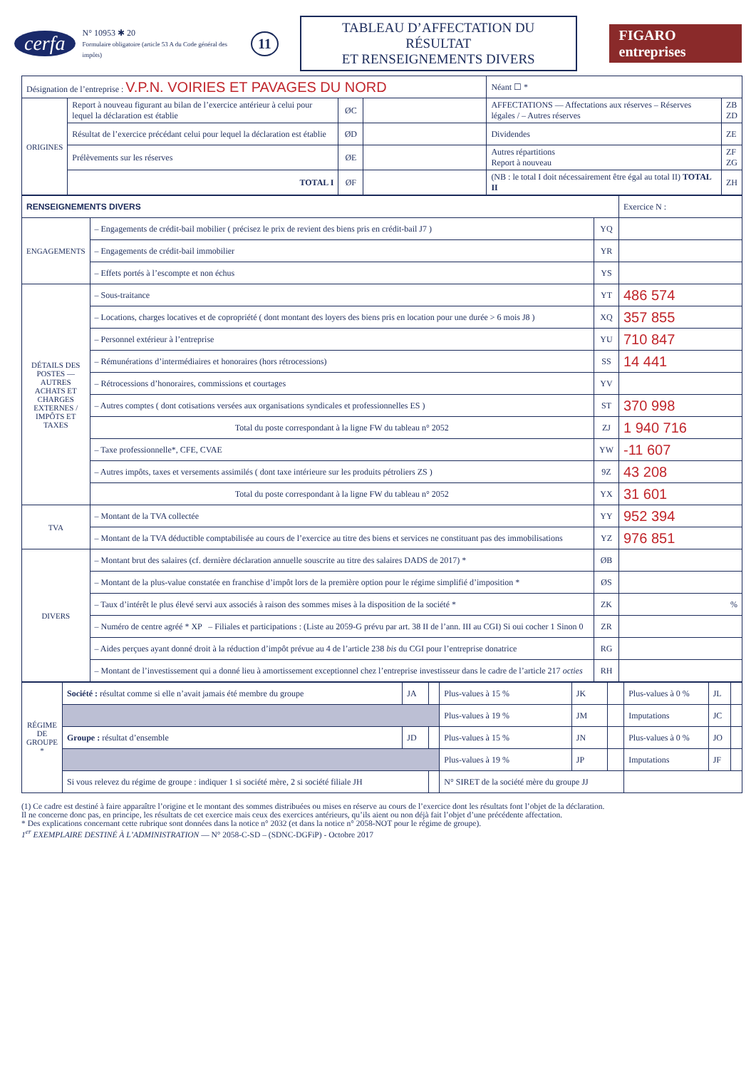cerfa
N° 10953 ✱ 20
Formulaire obligatoire (article 53 A du Code général des impôts)
11
TABLEAU D’AFFECTATION DU RÉSULTAT
ET RENSEIGNEMENTS DIVERS
FIGARO entreprises
| Désignation de l’entreprise : V.P.N. VOIRIES ET PAVAGES DU NORD | | | | Néant ☐ * | |
| ORIGINES | Report à nouveau figurant au bilan de l’exercice antérieur à celui pour lequel la déclaration est établie | ØC | | AFFECTATIONS — Affectations aux réserves – Réserves légales / – Autres réserves | ZB ZD |
| | Résultat de l’exercice précédant celui pour lequel la déclaration est établie | ØD | | Dividendes | ZE |
| | Prélèvements sur les réserves | ØE | | Autres répartitions Report à nouveau | ZF ZG |
| | TOTAL I | ØF | | (NB : le total I doit nécessairement être égal au total II) TOTAL II | ZH |
| RENSEIGNEMENTS DIVERS | | | Exercice N : |
| ENGAGEMENTS | – Engagements de crédit-bail mobilier ( précisez le prix de revient des biens pris en crédit-bail J7 ) | YQ | |
| | – Engagements de crédit-bail immobilier | YR | |
| | – Effets portés à l’escompte et non échus | YS | |
| DÉTAILS DES POSTES — AUTRES ACHATS ET CHARGES EXTERNES / IMPÔTS ET TAXES | – Sous-traitance | YT | 486 574 |
| | – Locations, charges locatives et de copropriété ( dont montant des loyers des biens pris en location pour une durée > 6 mois J8 ) | XQ | 357 855 |
| | – Personnel extérieur à l’entreprise | YU | 710 847 |
| | – Rémunérations d’intermédiaires et honoraires (hors rétrocessions) | SS | 14 441 |
| | – Rétrocessions d’honoraires, commissions et courtages | YV | |
| | – Autres comptes ( dont cotisations versées aux organisations syndicales et professionnelles ES ) | ST | 370 998 |
| | Total du poste correspondant à la ligne FW du tableau n° 2052 | ZJ | 1 940 716 |
| | – Taxe professionnelle*, CFE, CVAE | YW | -11 607 |
| | – Autres impôts, taxes et versements assimilés ( dont taxe intérieure sur les produits pétroliers ZS ) | 9Z | 43 208 |
| | Total du poste correspondant à la ligne FW du tableau n° 2052 | YX | 31 601 |
| TVA | – Montant de la TVA collectée | YY | 952 394 |
| | – Montant de la TVA déductible comptabilisée au cours de l’exercice au titre des biens et services ne constituant pas des immobilisations | YZ | 976 851 |
| DIVERS | – Montant brut des salaires (cf. dernière déclaration annuelle souscrite au titre des salaires DADS de 2017) * | ØB | |
| | – Montant de la plus-value constatée en franchise d’impôt lors de la première option pour le régime simplifié d’imposition * | ØS | |
| | – Taux d’intérêt le plus élevé servi aux associés à raison des sommes mises à la disposition de la société * | ZK | % |
| | – Numéro de centre agréé * XP – Filiales et participations : (Liste au 2059-G prévu par art. 38 II de l’ann. III au CGI) Si oui cocher 1 Sinon 0 | ZR | |
| | – Aides perçues ayant donné droit à la réduction d’impôt prévue au 4 de l’article 238 bis du CGI pour l’entreprise donatrice | RG | |
| | – Montant de l’investissement qui a donné lieu à amortissement exceptionnel chez l’entreprise investisseur dans le cadre de l’article 217 octies | RH | |
| RÉGIME DE GROUPE * | Société : résultat comme si elle n’avait jamais été membre du groupe | JA | | Plus-values à 15 % | JK | | Plus-values à 0 % | JL | |
| | | | | Plus-values à 19 % | JM | | Imputations | JC | |
| | Groupe : résultat d’ensemble | JD | | Plus-values à 15 % | JN | | Plus-values à 0 % | JO | |
| | | | | Plus-values à 19 % | JP | | Imputations | JF | |
| | Si vous relevez du régime de groupe : indiquer 1 si société mère, 2 si société filiale JH | | | N° SIRET de la société mère du groupe JJ | | | | | |
(1) Ce cadre est destiné à faire apparaître l’origine et le montant des sommes distribuées ou mises en réserve au cours de l’exercice dont les résultats font l’objet de la déclaration.
Il ne concerne donc pas, en principe, les résultats de cet exercice mais ceux des exercices antérieurs, qu’ils aient ou non déjà fait l’objet d’une précédente affectation.
* Des explications concernant cette rubrique sont données dans la notice n° 2032 (et dans la notice n° 2058-NOT pour le régime de groupe).
1<sup>er</sup> EXEMPLAIRE DESTINÉ À L’ADMINISTRATION — N° 2058-C-SD – (SDNC-DGFiP) - Octobre 2017